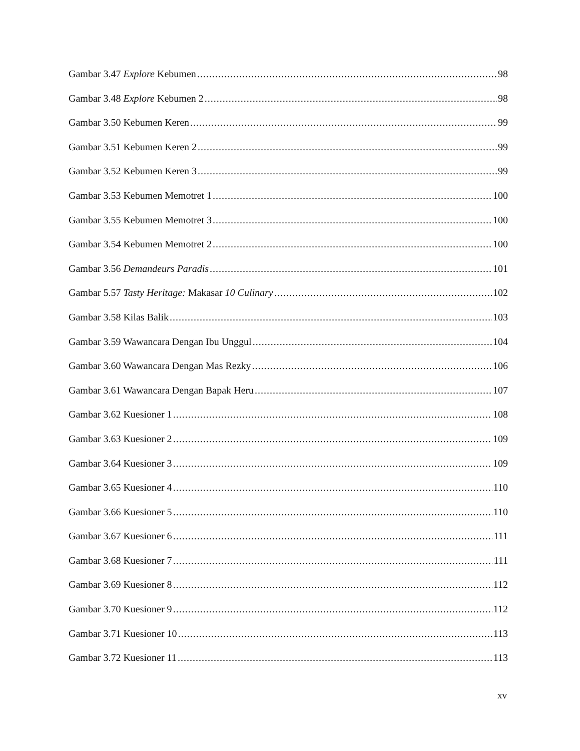Gambar 3.47 Explore Kebumen 98
Gambar 3.48 Explore Kebumen 2 98
Gambar 3.50 Kebumen Keren 99
Gambar 3.51 Kebumen Keren 2 99
Gambar 3.52 Kebumen Keren 3 99
Gambar 3.53 Kebumen Memotret 1 100
Gambar 3.55 Kebumen Memotret 3 100
Gambar 3.54 Kebumen Memotret 2 100
Gambar 3.56 Demandeurs Paradis 101
Gambar 5.57 Tasty Heritage: Makasar 10 Culinary 102
Gambar 3.58 Kilas Balik 103
Gambar 3.59 Wawancara Dengan Ibu Unggul 104
Gambar 3.60 Wawancara Dengan Mas Rezky 106
Gambar 3.61 Wawancara Dengan Bapak Heru 107
Gambar 3.62 Kuesioner 1 108
Gambar 3.63 Kuesioner 2 109
Gambar 3.64 Kuesioner 3 109
Gambar 3.65 Kuesioner 4 110
Gambar 3.66 Kuesioner 5 110
Gambar 3.67 Kuesioner 6 111
Gambar 3.68 Kuesioner 7 111
Gambar 3.69 Kuesioner 8 112
Gambar 3.70 Kuesioner 9 112
Gambar 3.71 Kuesioner 10 113
Gambar 3.72 Kuesioner 11 113
xv